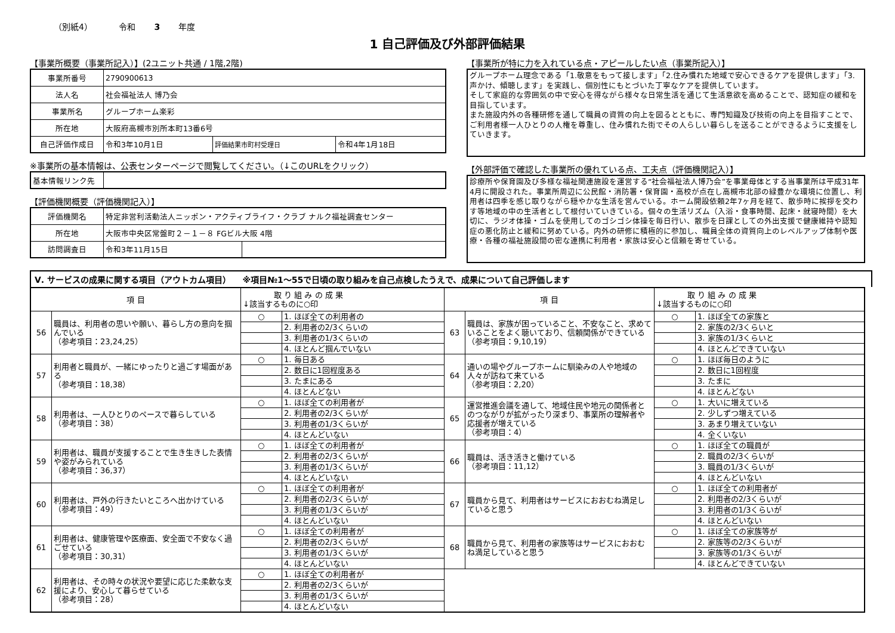（別紙4） 令和 3 年度
1 自己評価及び外部評価結果
【事業所概要（事業所記入）】(2ユニット共通 / 1階,2階)
| 事業所番号 | 2790900613 | | |
| 法人名 | 社会福祉法人 博乃会 | | |
| 事業所名 | グループホーム楽彩 | | |
| 所在地 | 大阪府高槻市別所本町13番6号 | | |
| 自己評価作成日 | 令和3年10月1日 | 評価結果市町村受理日 | 令和4年1月18日 |
※事業所の基本情報は、公表センターページで閲覧してください。（↓このURLをクリック）
| 基本情報リンク先 | |
【評価機関概要（評価機関記入）】
| 評価機関名 | 特定非営利活動法人ニッポン・アクティブライフ・クラブ ナルク福祉調査センター | |
| 所在地 | 大阪市中央区常盤町２－１－８ FGビル大阪 4階 | |
| 訪問調査日 | 令和3年11月15日 | |
【事業所が特に力を入れている点・アピールしたい点（事業所記入）】
グループホーム理念である「1.敬意をもって接します」「2.住み慣れた地域で安心できるケアを提供します」「3.声かけ、傾聴します」を実践し、個別性にもとづいた丁寧なケアを提供しています。
そして家庭的な雰囲気の中で安心を得ながら様々な日常生活を通じて生活意欲を高めることで、認知症の緩和を目指しています。
また施設内外の各種研修を通して職員の資質の向上を図るとともに、専門知識及び技術の向上を目指すことで、ご利用者様一人ひとりの人権を尊重し、住み慣れた街でその人らしい暮らしを送ることができるように支援をしていきます。
【外部評価で確認した事業所の優れている点、工夫点（評価機関記入）】
診療所や保育園及び多様な福祉関連施設を運営する“社会福祉法人博乃会”を事業母体とする当事業所は平成31年4月に開設された。事業所周辺に公民館・消防署・保育園・高校が点在し高槻市北部の緑豊かな環境に位置し、利用者は四季を感じ取りながら穏やかな生活を営んでいる。ホーム開設依頼2年7ヶ月を経て、散歩時に挨拶を交わす等地域の中の生活者として根付いていきている。個々の生活リズム（入浴・食事時間、起床・就寝時間）を大切に、ラジオ体操・ゴムを使用してのゴシゴシ体操を毎日行い、散歩を日課としての外出支援で健康維持や認知症の悪化防止と緩和に努めている。内外の研修に積極的に参加し、職員全体の資質向上のレベルアップ体制や医療・各種の福祉施設間の密な連携に利用者・家族は安心と信頼を寄せている。
Ⅴ. サービスの成果に関する項目（アウトカム項目） ※項目№1～55で日頃の取り組みを自己点検したうえで、成果について自己評価します
| 項 目 | | 取 り 組 み の 成 果 ↓該当するものに○印 | | 項 目 | | 取 り 組 み の 成 果 ↓該当するものに○印 | |
| --- | --- | --- | --- | --- | --- | --- | --- |
| 56 | 職員は、利用者の思いや願い、暮らし方の意向を掴んでいる （参考項目：23,24,25） | ○ | 1. ほぼ全ての利用者の | 63 | 職員は、家族が困っていること、不安なこと、求めていることをよく聴いており、信頼関係ができている （参考項目：9,10,19） | ○ | 1. ほぼ全ての家族と |
| | | | 2. 利用者の2/3くらいの | | | | 2. 家族の2/3くらいと |
| | | | 3. 利用者の1/3くらいの | | | | 3. 家族の1/3くらいと |
| | | | 4. ほとんど掴んでいない | | | | 4. ほとんどできていない |
| 57 | 利用者と職員が、一緒にゆったりと過ごす場面がある （参考項目：18,38） | ○ | 1. 毎日ある | 64 | 通いの場やグループホームに馴染みの人や地域の人々が訪ねて来ている （参考項目：2,20） | ○ | 1. ほぼ毎日のように |
| | | | 2. 数日に1回程度ある | | | | 2. 数日に1回程度 |
| | | | 3. たまにある | | | | 3. たまに |
| | | | 4. ほとんどない | | | | 4. ほとんどない |
| 58 | 利用者は、一人ひとりのペースで暮らしている （参考項目：38） | ○ | 1. ほぼ全ての利用者が | 65 | 運営推進会議を通して、地域住民や地元の関係者とのつながりが拡がったり深まり、事業所の理解者や応援者が増えている （参考項目：4） | ○ | 1. 大いに増えている |
| | | | 2. 利用者の2/3くらいが | | | | 2. 少しずつ増えている |
| | | | 3. 利用者の1/3くらいが | | | | 3. あまり増えていない |
| | | | 4. ほとんどいない | | | | 4. 全くいない |
| 59 | 利用者は、職員が支援することで生き生きした表情や姿がみられている （参考項目：36,37） | ○ | 1. ほぼ全ての利用者が | 66 | 職員は、活き活きと働けている （参考項目：11,12） | ○ | 1. ほぼ全ての職員が |
| | | | 2. 利用者の2/3くらいが | | | | 2. 職員の2/3くらいが |
| | | | 3. 利用者の1/3くらいが | | | | 3. 職員の1/3くらいが |
| | | | 4. ほとんどいない | | | | 4. ほとんどいない |
| 60 | 利用者は、戸外の行きたいところへ出かけている （参考項目：49） | ○ | 1. ほぼ全ての利用者が | 67 | 職員から見て、利用者はサービスにおおむね満足していると思う | ○ | 1. ほぼ全ての利用者が |
| | | | 2. 利用者の2/3くらいが | | | | 2. 利用者の2/3くらいが |
| | | | 3. 利用者の1/3くらいが | | | | 3. 利用者の1/3くらいが |
| | | | 4. ほとんどいない | | | | 4. ほとんどいない |
| 61 | 利用者は、健康管理や医療面、安全面で不安なく過ごせている （参考項目：30,31） | ○ | 1. ほぼ全ての利用者が | 68 | 職員から見て、利用者の家族等はサービスにおおむね満足していると思う | ○ | 1. ほぼ全ての家族等が |
| | | | 2. 利用者の2/3くらいが | | | | 2. 家族等の2/3くらいが |
| | | | 3. 利用者の1/3くらいが | | | | 3. 家族等の1/3くらいが |
| | | | 4. ほとんどいない | | | | 4. ほとんどできていない |
| 62 | 利用者は、その時々の状況や要望に応じた柔軟な支援により、安心して暮らせている （参考項目：28） | ○ | 1. ほぼ全ての利用者が | | | | |
| | | | 2. 利用者の2/3くらいが | | | | |
| | | | 3. 利用者の1/3くらいが | | | | |
| | | | 4. ほとんどいない | | | | |